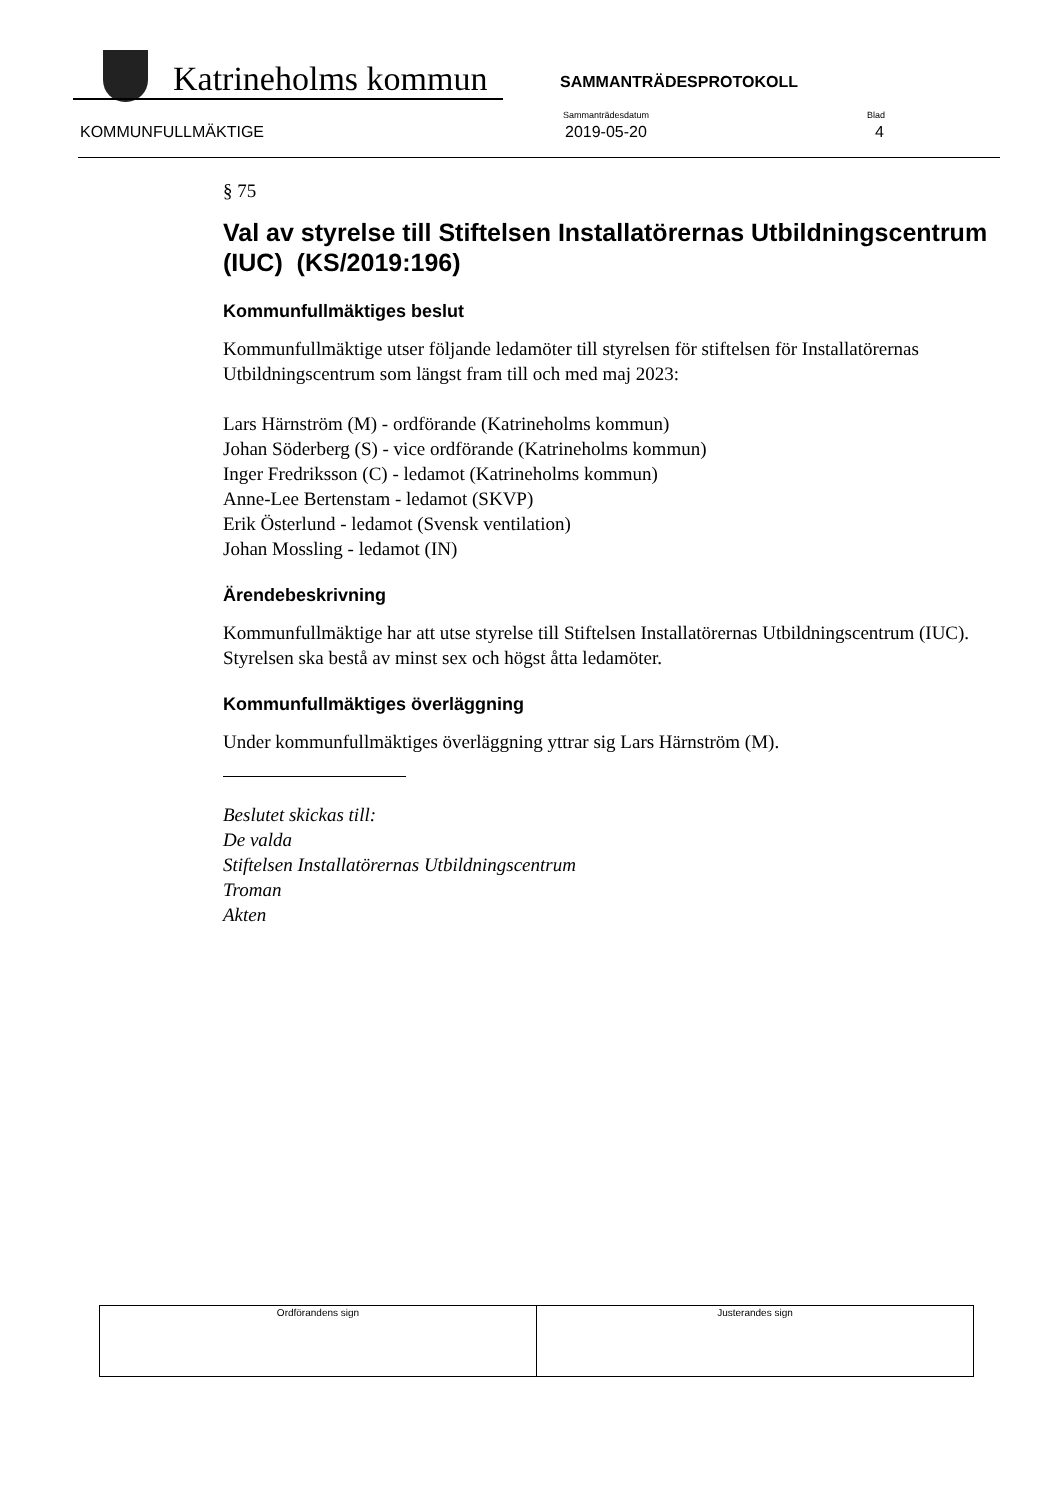Katrineholms kommun
SAMMANTRÄDESPROTOKOLL
KOMMUNFULLMÄKTIGE
Sammanträdesdatum
2019-05-20
Blad
4
§ 75
Val av styrelse till Stiftelsen Installatörernas Utbildningscentrum (IUC) (KS/2019:196)
Kommunfullmäktiges beslut
Kommunfullmäktige utser följande ledamöter till styrelsen för stiftelsen för Installatörernas Utbildningscentrum som längst fram till och med maj 2023:
Lars Härnström (M) - ordförande (Katrineholms kommun)
Johan Söderberg (S) - vice ordförande (Katrineholms kommun)
Inger Fredriksson (C) - ledamot (Katrineholms kommun)
Anne-Lee Bertenstam - ledamot (SKVP)
Erik Österlund - ledamot (Svensk ventilation)
Johan Mossling - ledamot (IN)
Ärendebeskrivning
Kommunfullmäktige har att utse styrelse till Stiftelsen Installatörernas Utbildningscentrum (IUC). Styrelsen ska bestå av minst sex och högst åtta ledamöter.
Kommunfullmäktiges överläggning
Under kommunfullmäktiges överläggning yttrar sig Lars Härnström (M).
Beslutet skickas till:
De valda
Stiftelsen Installatörernas Utbildningscentrum
Troman
Akten
| Ordförandens sign | Justerandes sign |